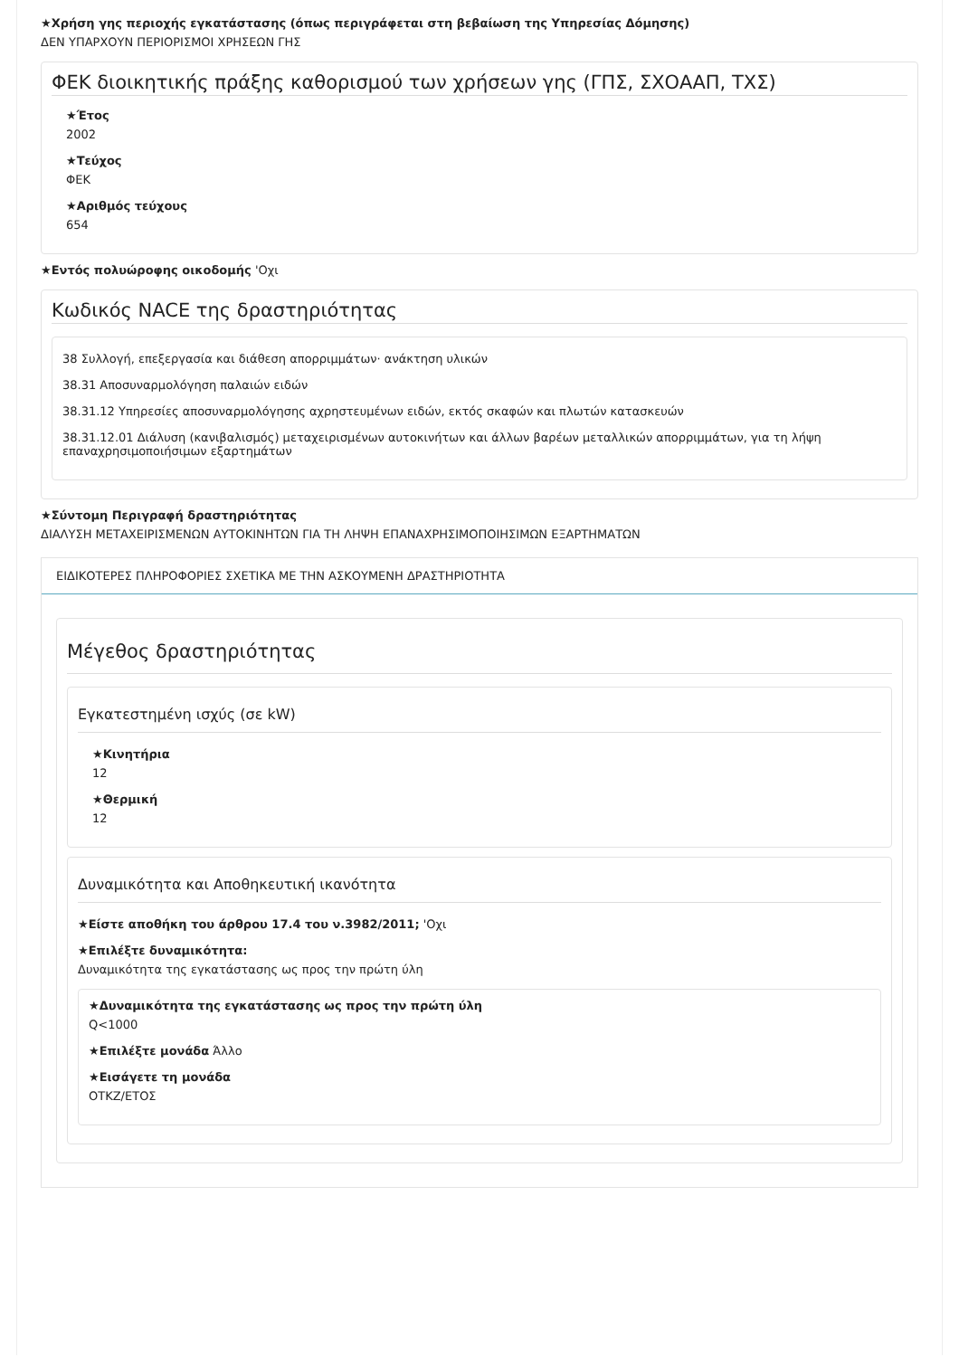★Χρήση γης περιοχής εγκατάστασης (όπως περιγράφεται στη βεβαίωση της Υπηρεσίας Δόμησης)
ΔΕΝ ΥΠΑΡΧΟΥΝ ΠΕΡΙΟΡΙΣΜΟΙ ΧΡΗΣΕΩΝ ΓΗΣ
ΦΕΚ διοικητικής πράξης καθορισμού των χρήσεων γης (ΓΠΣ, ΣΧΟΑΑΠ, ΤΧΣ)
★Έτος
2002
★Τεύχος
ΦΕΚ
★Αριθμός τεύχους
654
★Εντός πολυώροφης οικοδομής 'Οχι
Κωδικός NACE της δραστηριότητας
38 Συλλογή, επεξεργασία και διάθεση απορριμμάτων· ανάκτηση υλικών
38.31 Αποσυναρμολόγηση παλαιών ειδών
38.31.12 Υπηρεσίες αποσυναρμολόγησης αχρηστευμένων ειδών, εκτός σκαφών και πλωτών κατασκευών
38.31.12.01 Διάλυση (κανιβαλισμός) μεταχειρισμένων αυτοκινήτων και άλλων βαρέων μεταλλικών απορριμμάτων, για τη λήψη επαναχρησιμοποιήσιμων εξαρτημάτων
★Σύντομη Περιγραφή δραστηριότητας
ΔΙΑΛΥΣΗ ΜΕΤΑΧΕΙΡΙΣΜΕΝΩΝ ΑΥΤΟΚΙΝΗΤΩΝ ΓΙΑ ΤΗ ΛΗΨΗ ΕΠΑΝΑΧΡΗΣΙΜΟΠΟΙΗΣΙΜΩΝ ΕΞΑΡΤΗΜΑΤΩΝ
ΕΙΔΙΚΟΤΕΡΕΣ ΠΛΗΡΟΦΟΡΙΕΣ ΣΧΕΤΙΚΑ ΜΕ ΤΗΝ ΑΣΚΟΥΜΕΝΗ ΔΡΑΣΤΗΡΙΟΤΗΤΑ
Μέγεθος δραστηριότητας
Εγκατεστημένη ισχύς (σε kW)
★Κινητήρια
12
★Θερμική
12
Δυναμικότητα και Αποθηκευτική ικανότητα
★Είστε αποθήκη του άρθρου 17.4 του ν.3982/2011; 'Οχι
★Επιλέξτε δυναμικότητα:
Δυναμικότητα της εγκατάστασης ως προς την πρώτη ύλη
★Δυναμικότητα της εγκατάστασης ως προς την πρώτη ύλη
Q<1000
★Επιλέξτε μονάδα Άλλο
★Εισάγετε τη μονάδα
ΟΤΚΖ/ΕΤΟΣ